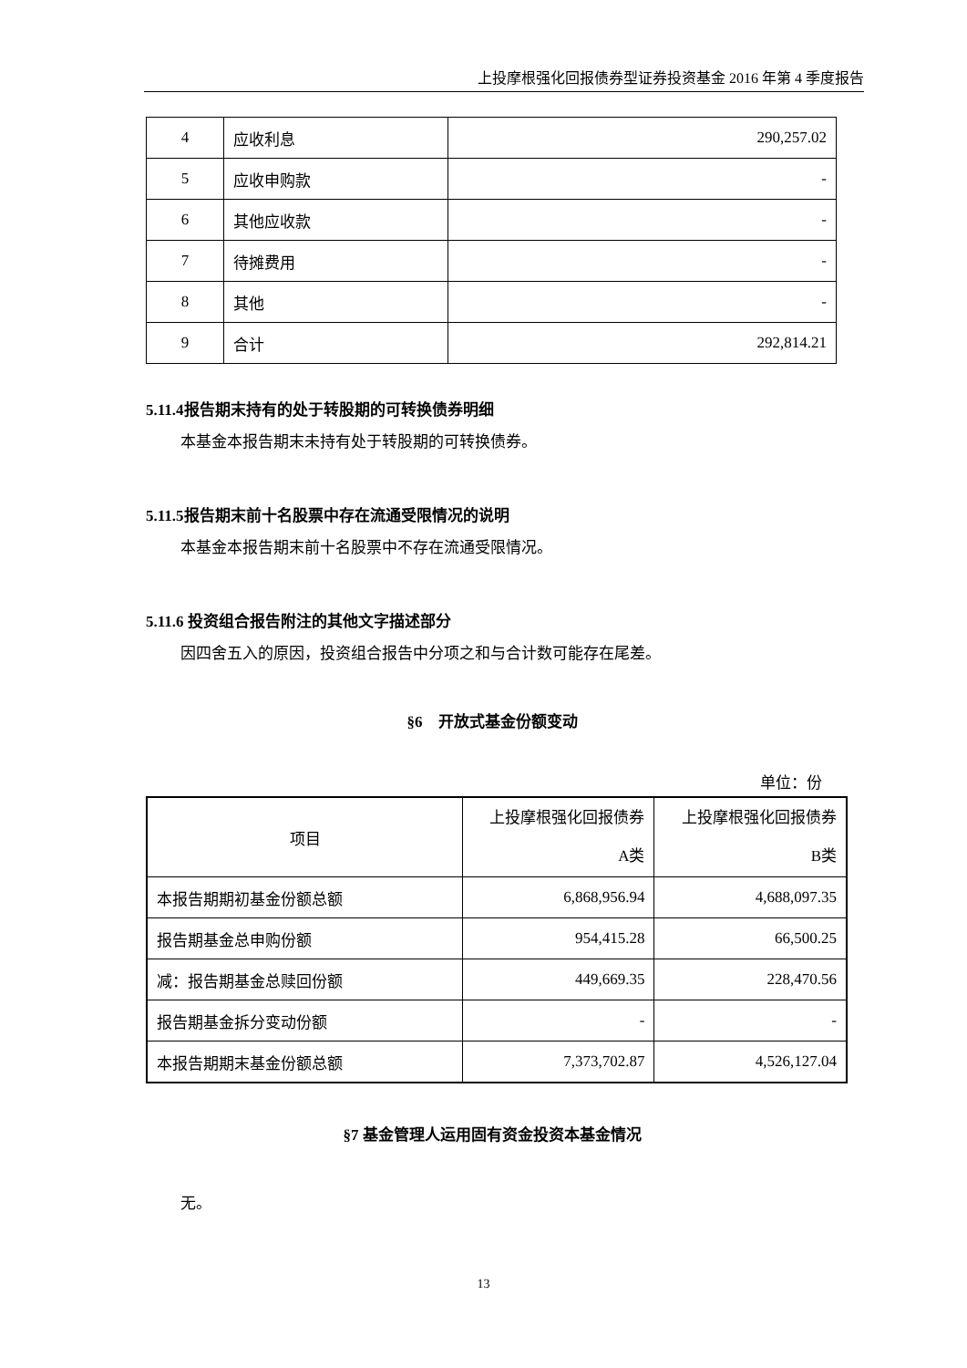上投摩根强化回报债券型证券投资基金 2016 年第 4 季度报告
| 4 | 应收利息 | 290,257.02 |
| 5 | 应收申购款 | - |
| 6 | 其他应收款 | - |
| 7 | 待摊费用 | - |
| 8 | 其他 | - |
| 9 | 合计 | 292,814.21 |
5.11.4报告期末持有的处于转股期的可转换债券明细
本基金本报告期末未持有处于转股期的可转换债券。
5.11.5报告期末前十名股票中存在流通受限情况的说明
本基金本报告期末前十名股票中不存在流通受限情况。
5.11.6 投资组合报告附注的其他文字描述部分
因四舍五入的原因，投资组合报告中分项之和与合计数可能存在尾差。
§6　开放式基金份额变动
单位：份
| 项目 | 上投摩根强化回报债券 A类 | 上投摩根强化回报债券 B类 |
| 本报告期期初基金份额总额 | 6,868,956.94 | 4,688,097.35 |
| 报告期基金总申购份额 | 954,415.28 | 66,500.25 |
| 减：报告期基金总赎回份额 | 449,669.35 | 228,470.56 |
| 报告期基金拆分变动份额 | - | - |
| 本报告期期末基金份额总额 | 7,373,702.87 | 4,526,127.04 |
§7 基金管理人运用固有资金投资本基金情况
无。
13